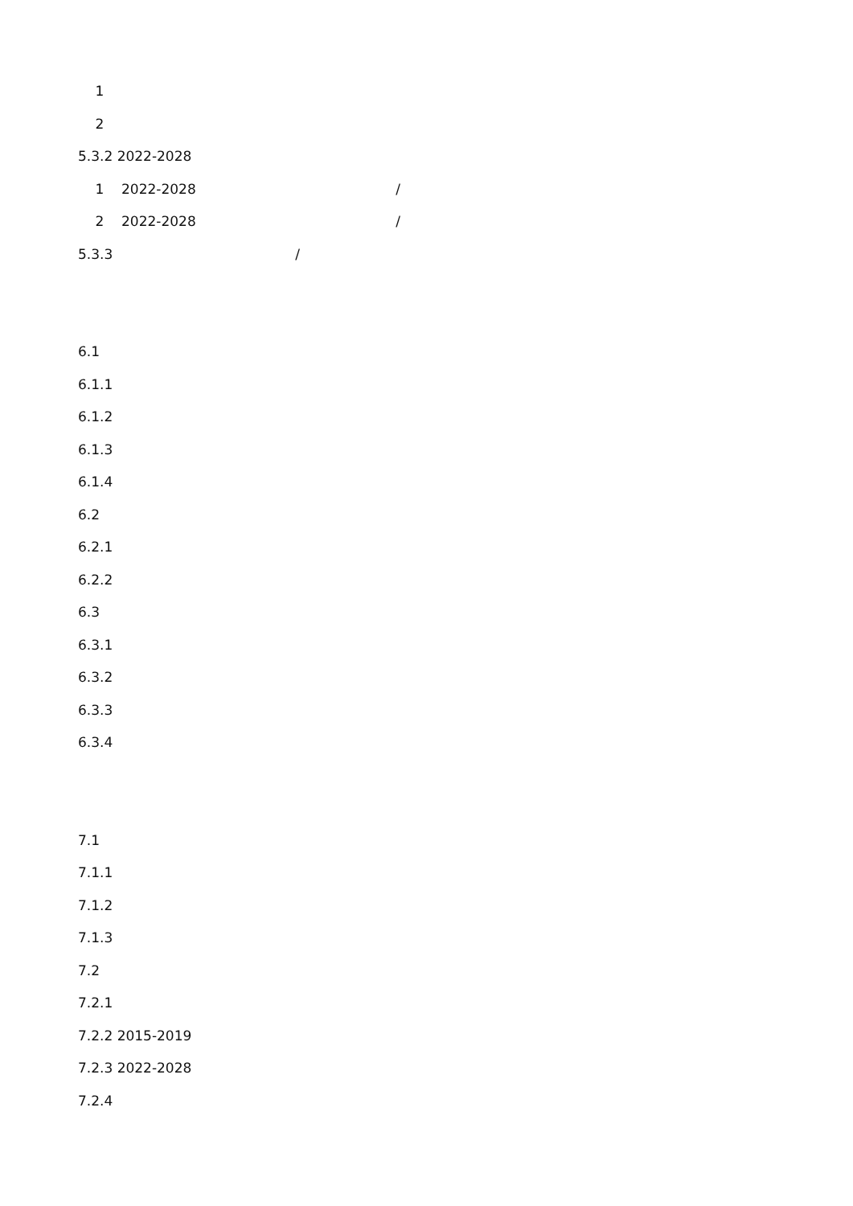1
2
5.3.2 2022-2028
1 2022-2028 /
2 2022-2028 /
5.3.3 /
6.1
6.1.1
6.1.2
6.1.3
6.1.4
6.2
6.2.1
6.2.2
6.3
6.3.1
6.3.2
6.3.3
6.3.4
7.1
7.1.1
7.1.2
7.1.3
7.2
7.2.1
7.2.2 2015-2019
7.2.3 2022-2028
7.2.4